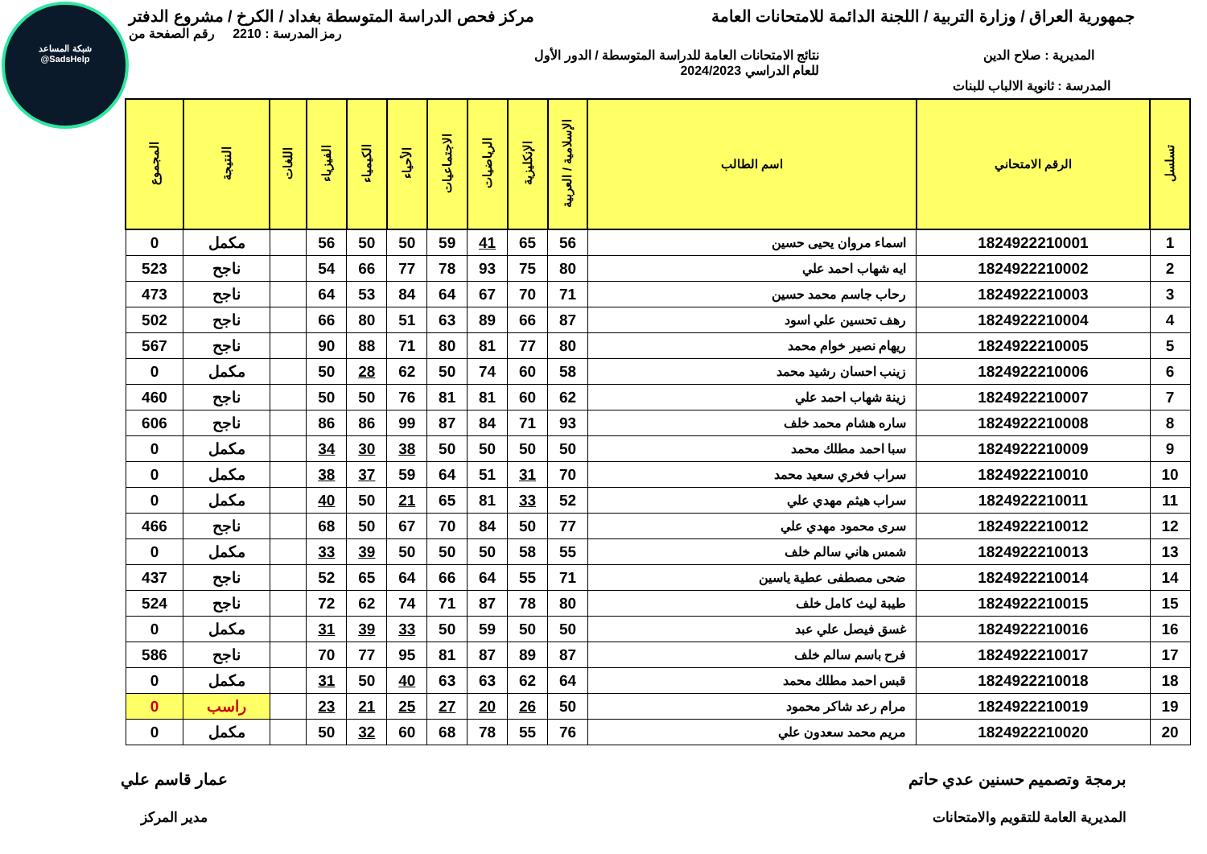شبكة المساعد
@SadsHelp
جمهورية العراق / وزارة التربية / اللجنة الدائمة للامتحانات العامة
مركز فحص الدراسة المتوسطة بغداد / الكرخ / مشروع الدفتر
رمز المدرسة : 2210 رقم الصفحة من
المديرية : صلاح الدين نتائج الامتحانات العامة للدراسة المتوسطة / الدور الأول
للعام الدراسي 2024/2023
المدرسة : ثانوية الالباب للبنات
| تسلسل | الرقم الامتحاني | اسم الطالب | الإسلامية / العربية | الإنكليزية | الرياضيات | الاجتماعيات | الأحياء | الكيمياء | الفيزياء | اللغات | النتيجة | المجموع |
| --- | --- | --- | --- | --- | --- | --- | --- | --- | --- | --- | --- | --- |
| 1 | 1824922210001 | اسماء مروان يحيى حسين | 56 | 65 | 41 | 59 | 50 | 50 | 56 | | مكمل | 0 |
| 2 | 1824922210002 | ايه شهاب احمد علي | 80 | 75 | 93 | 78 | 77 | 66 | 54 | | ناجح | 523 |
| 3 | 1824922210003 | رحاب جاسم محمد حسين | 71 | 70 | 67 | 64 | 84 | 53 | 64 | | ناجح | 473 |
| 4 | 1824922210004 | رهف تحسين علي اسود | 87 | 66 | 89 | 63 | 51 | 80 | 66 | | ناجح | 502 |
| 5 | 1824922210005 | ريهام نصير خوام محمد | 80 | 77 | 81 | 80 | 71 | 88 | 90 | | ناجح | 567 |
| 6 | 1824922210006 | زينب احسان رشيد محمد | 58 | 60 | 74 | 50 | 62 | 28 | 50 | | مكمل | 0 |
| 7 | 1824922210007 | زينة شهاب احمد علي | 62 | 60 | 81 | 81 | 76 | 50 | 50 | | ناجح | 460 |
| 8 | 1824922210008 | ساره هشام محمد خلف | 93 | 71 | 84 | 87 | 99 | 86 | 86 | | ناجح | 606 |
| 9 | 1824922210009 | سبا احمد مطلك محمد | 50 | 50 | 50 | 50 | 38 | 30 | 34 | | مكمل | 0 |
| 10 | 1824922210010 | سراب فخري سعيد محمد | 70 | 31 | 51 | 64 | 59 | 37 | 38 | | مكمل | 0 |
| 11 | 1824922210011 | سراب هيثم مهدي علي | 52 | 33 | 81 | 65 | 21 | 50 | 40 | | مكمل | 0 |
| 12 | 1824922210012 | سرى محمود مهدي علي | 77 | 50 | 84 | 70 | 67 | 50 | 68 | | ناجح | 466 |
| 13 | 1824922210013 | شمس هاني سالم خلف | 55 | 58 | 50 | 50 | 50 | 39 | 33 | | مكمل | 0 |
| 14 | 1824922210014 | ضحى مصطفى عطية ياسين | 71 | 55 | 64 | 66 | 64 | 65 | 52 | | ناجح | 437 |
| 15 | 1824922210015 | طيبة ليث كامل خلف | 80 | 78 | 87 | 71 | 74 | 62 | 72 | | ناجح | 524 |
| 16 | 1824922210016 | غسق فيصل علي عبد | 50 | 50 | 59 | 50 | 33 | 39 | 31 | | مكمل | 0 |
| 17 | 1824922210017 | فرح باسم سالم خلف | 87 | 89 | 87 | 81 | 95 | 77 | 70 | | ناجح | 586 |
| 18 | 1824922210018 | قبس احمد مطلك محمد | 64 | 62 | 63 | 63 | 40 | 50 | 31 | | مكمل | 0 |
| 19 | 1824922210019 | مرام رعد شاكر محمود | 50 | 26 | 20 | 27 | 25 | 21 | 23 | | راسب | 0 |
| 20 | 1824922210020 | مريم محمد سعدون علي | 76 | 55 | 78 | 68 | 60 | 32 | 50 | | مكمل | 0 |
برمجة وتصميم حسنين عدي حاتم
المديرية العامة للتقويم والامتحانات
عمار قاسم علي
مدير المركز